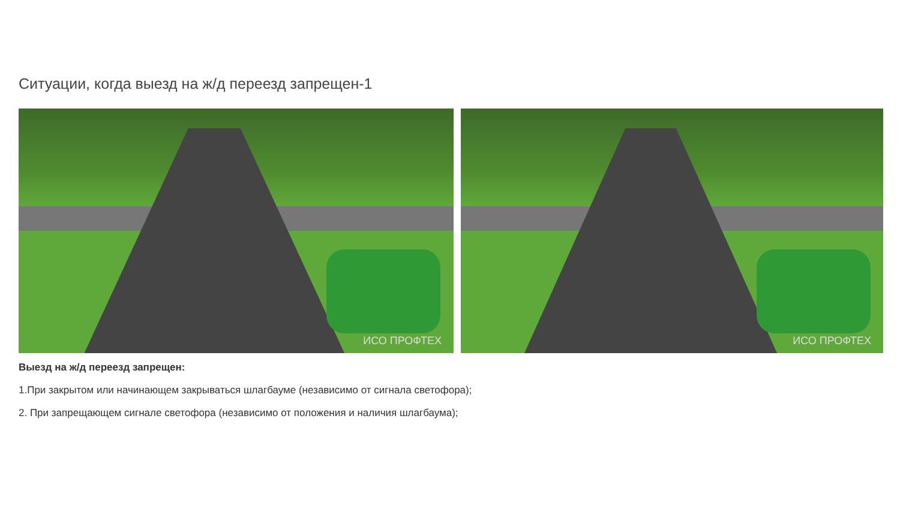Ситуации, когда выезд на ж/д переезд запрещен-1
ИСО ПРОФТЕХ
ИСО ПРОФТЕХ
Выезд на ж/д переезд запрещен:
1.При закрытом или начинающем закрываться шлагбауме (независимо от сигнала светофора);
2. При запрещающем сигнале светофора (независимо от положения и наличия шлагбаума);